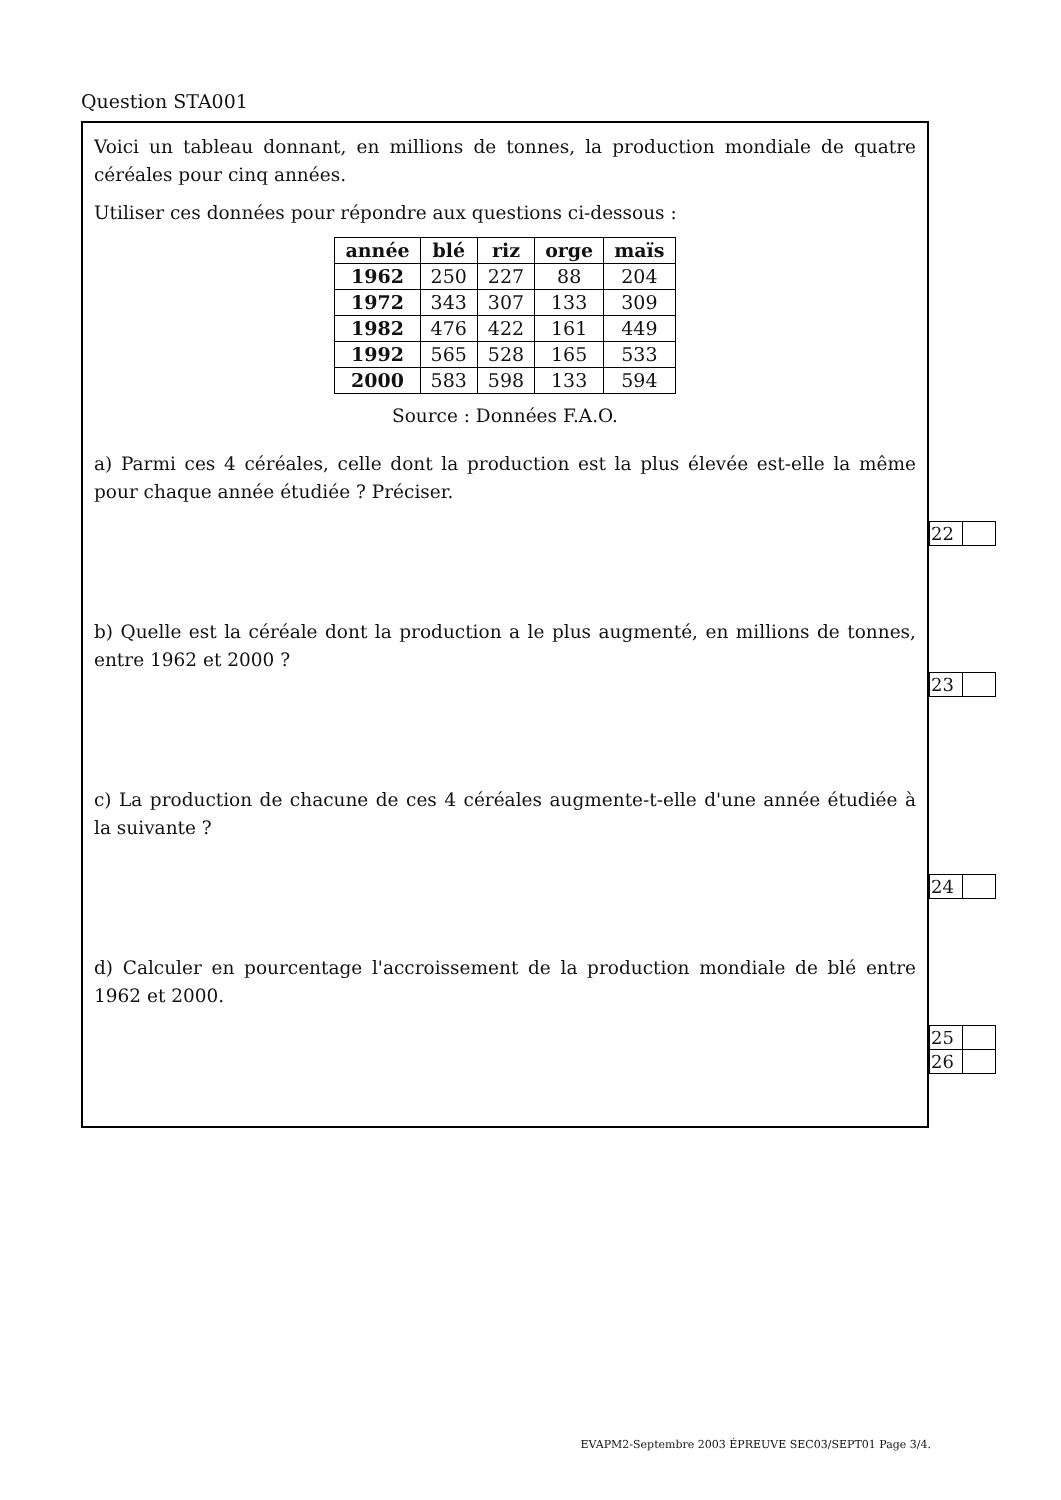Question STA001
Voici un tableau donnant, en millions de tonnes, la production mondiale de quatre céréales pour cinq années.
Utiliser ces données pour répondre aux questions ci-dessous :
| année | blé | riz | orge | maïs |
| --- | --- | --- | --- | --- |
| 1962 | 250 | 227 | 88 | 204 |
| 1972 | 343 | 307 | 133 | 309 |
| 1982 | 476 | 422 | 161 | 449 |
| 1992 | 565 | 528 | 165 | 533 |
| 2000 | 583 | 598 | 133 | 594 |
Source : Données F.A.O.
a) Parmi ces 4 céréales, celle dont la production est la plus élevée est-elle la même pour chaque année étudiée ? Préciser.
b) Quelle est la céréale dont la production a le plus augmenté, en millions de tonnes, entre 1962 et 2000 ?
c) La production de chacune de ces 4 céréales augmente-t-elle d'une année étudiée à la suivante ?
d) Calculer en pourcentage l'accroissement de la production mondiale de blé entre 1962 et 2000.
| 22 | |
| 23 | |
| 24 | |
| 25 | |
| 26 | |
EVAPM2-Septembre 2003 ÉPREUVE SEC03/SEPT01 Page 3/4.